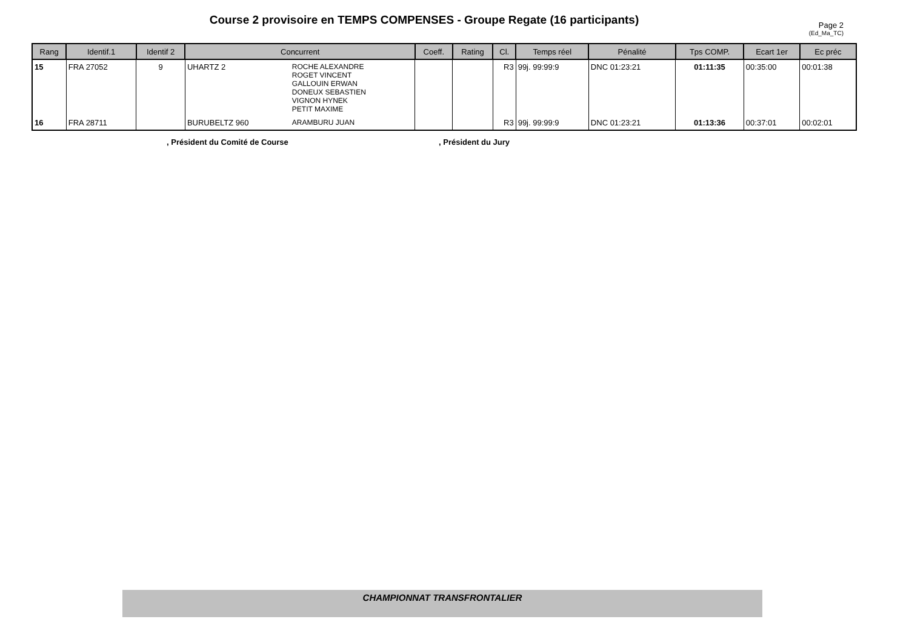Course 2 provisoire en TEMPS COMPENSES - Groupe Regate (16 participants)
Page 2
(Ed_Ma_TC)
| Rang | Identif.1 | Identif 2 | Concurrent | | Coeff. | Rating | Cl. | Temps réel | Pénalité | Tps COMP. | Ecart 1er | Ec préc |
| --- | --- | --- | --- | --- | --- | --- | --- | --- | --- | --- | --- | --- |
| 15 | FRA 27052 | 9 | UHARTZ 2 | ROCHE ALEXANDRE ROGET VINCENT GALLOUIN ERWAN DONEUX SEBASTIEN VIGNON HYNEK PETIT MAXIME | | | R3 | 99j. 99:99:9 | DNC 01:23:21 | 01:11:35 | 00:35:00 | 00:01:38 |
| 16 | FRA 28711 | | BURUBELTZ 960 | ARAMBURU JUAN | | | R3 | 99j. 99:99:9 | DNC 01:23:21 | 01:13:36 | 00:37:01 | 00:02:01 |
, Président du Comité de Course
, Président du Jury
CHAMPIONNAT TRANSFRONTALIER